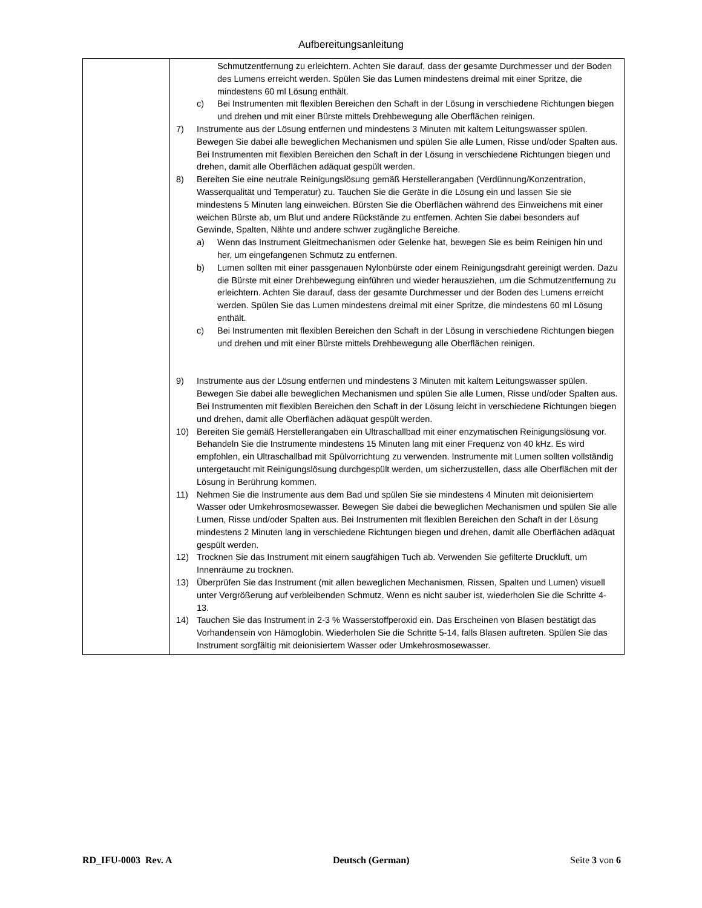Aufbereitungsanleitung
| | Schmutzentfernung zu erleichtern. Achten Sie darauf, dass der gesamte Durchmesser und der Boden des Lumens erreicht werden. Spülen Sie das Lumen mindestens dreimal mit einer Spritze, die mindestens 60 ml Lösung enthält. c) Bei Instrumenten mit flexiblen Bereichen den Schaft in der Lösung in verschiedene Richtungen biegen und drehen und mit einer Bürste mittels Drehbewegung alle Oberflächen reinigen. 7) Instrumente aus der Lösung entfernen und mindestens 3 Minuten mit kaltem Leitungswasser spülen. Bewegen Sie dabei alle beweglichen Mechanismen und spülen Sie alle Lumen, Risse und/oder Spalten aus. Bei Instrumenten mit flexiblen Bereichen den Schaft in der Lösung in verschiedene Richtungen biegen und drehen, damit alle Oberflächen adäquat gespült werden. 8) Bereiten Sie eine neutrale Reinigungslösung gemäß Herstellerangaben (Verdünnung/Konzentration, Wasserqualität und Temperatur) zu. Tauchen Sie die Geräte in die Lösung ein und lassen Sie sie mindestens 5 Minuten lang einweichen. Bürsten Sie die Oberflächen während des Einweichens mit einer weichen Bürste ab, um Blut und andere Rückstände zu entfernen. Achten Sie dabei besonders auf Gewinde, Spalten, Nähte und andere schwer zugängliche Bereiche. a) Wenn das Instrument Gleitmechanismen oder Gelenke hat, bewegen Sie es beim Reinigen hin und her, um eingefangenen Schmutz zu entfernen. b) Lumen sollten mit einer passgenauen Nylonbürste oder einem Reinigungsdraht gereinigt werden. Dazu die Bürste mit einer Drehbewegung einführen und wieder herausziehen, um die Schmutzentfernung zu erleichtern. Achten Sie darauf, dass der gesamte Durchmesser und der Boden des Lumens erreicht werden. Spülen Sie das Lumen mindestens dreimal mit einer Spritze, die mindestens 60 ml Lösung enthält. c) Bei Instrumenten mit flexiblen Bereichen den Schaft in der Lösung in verschiedene Richtungen biegen und drehen und mit einer Bürste mittels Drehbewegung alle Oberflächen reinigen. 9) Instrumente aus der Lösung entfernen und mindestens 3 Minuten mit kaltem Leitungswasser spülen. Bewegen Sie dabei alle beweglichen Mechanismen und spülen Sie alle Lumen, Risse und/oder Spalten aus. Bei Instrumenten mit flexiblen Bereichen den Schaft in der Lösung leicht in verschiedene Richtungen biegen und drehen, damit alle Oberflächen adäquat gespült werden. 10) Bereiten Sie gemäß Herstellerangaben ein Ultraschallbad mit einer enzymatischen Reinigungslösung vor. Behandeln Sie die Instrumente mindestens 15 Minuten lang mit einer Frequenz von 40 kHz. Es wird empfohlen, ein Ultraschallbad mit Spülvorrichtung zu verwenden. Instrumente mit Lumen sollten vollständig untergetaucht mit Reinigungslösung durchgespült werden, um sicherzustellen, dass alle Oberflächen mit der Lösung in Berührung kommen. 11) Nehmen Sie die Instrumente aus dem Bad und spülen Sie sie mindestens 4 Minuten mit deionisiertem Wasser oder Umkehrosmosewasser. Bewegen Sie dabei die beweglichen Mechanismen und spülen Sie alle Lumen, Risse und/oder Spalten aus. Bei Instrumenten mit flexiblen Bereichen den Schaft in der Lösung mindestens 2 Minuten lang in verschiedene Richtungen biegen und drehen, damit alle Oberflächen adäquat gespült werden. 12) Trocknen Sie das Instrument mit einem saugfähigen Tuch ab. Verwenden Sie gefilterte Druckluft, um Innenräume zu trocknen. 13) Überprüfen Sie das Instrument (mit allen beweglichen Mechanismen, Rissen, Spalten und Lumen) visuell unter Vergrößerung auf verbleibenden Schmutz. Wenn es nicht sauber ist, wiederholen Sie die Schritte 4-13. 14) Tauchen Sie das Instrument in 2-3 % Wasserstoffperoxid ein. Das Erscheinen von Blasen bestätigt das Vorhandensein von Hämoglobin. Wiederholen Sie die Schritte 5-14, falls Blasen auftreten. Spülen Sie das Instrument sorgfältig mit deionisiertem Wasser oder Umkehrosmosewasser. |
RD_IFU-0003 Rev. A Deutsch (German) Seite 3 von 6